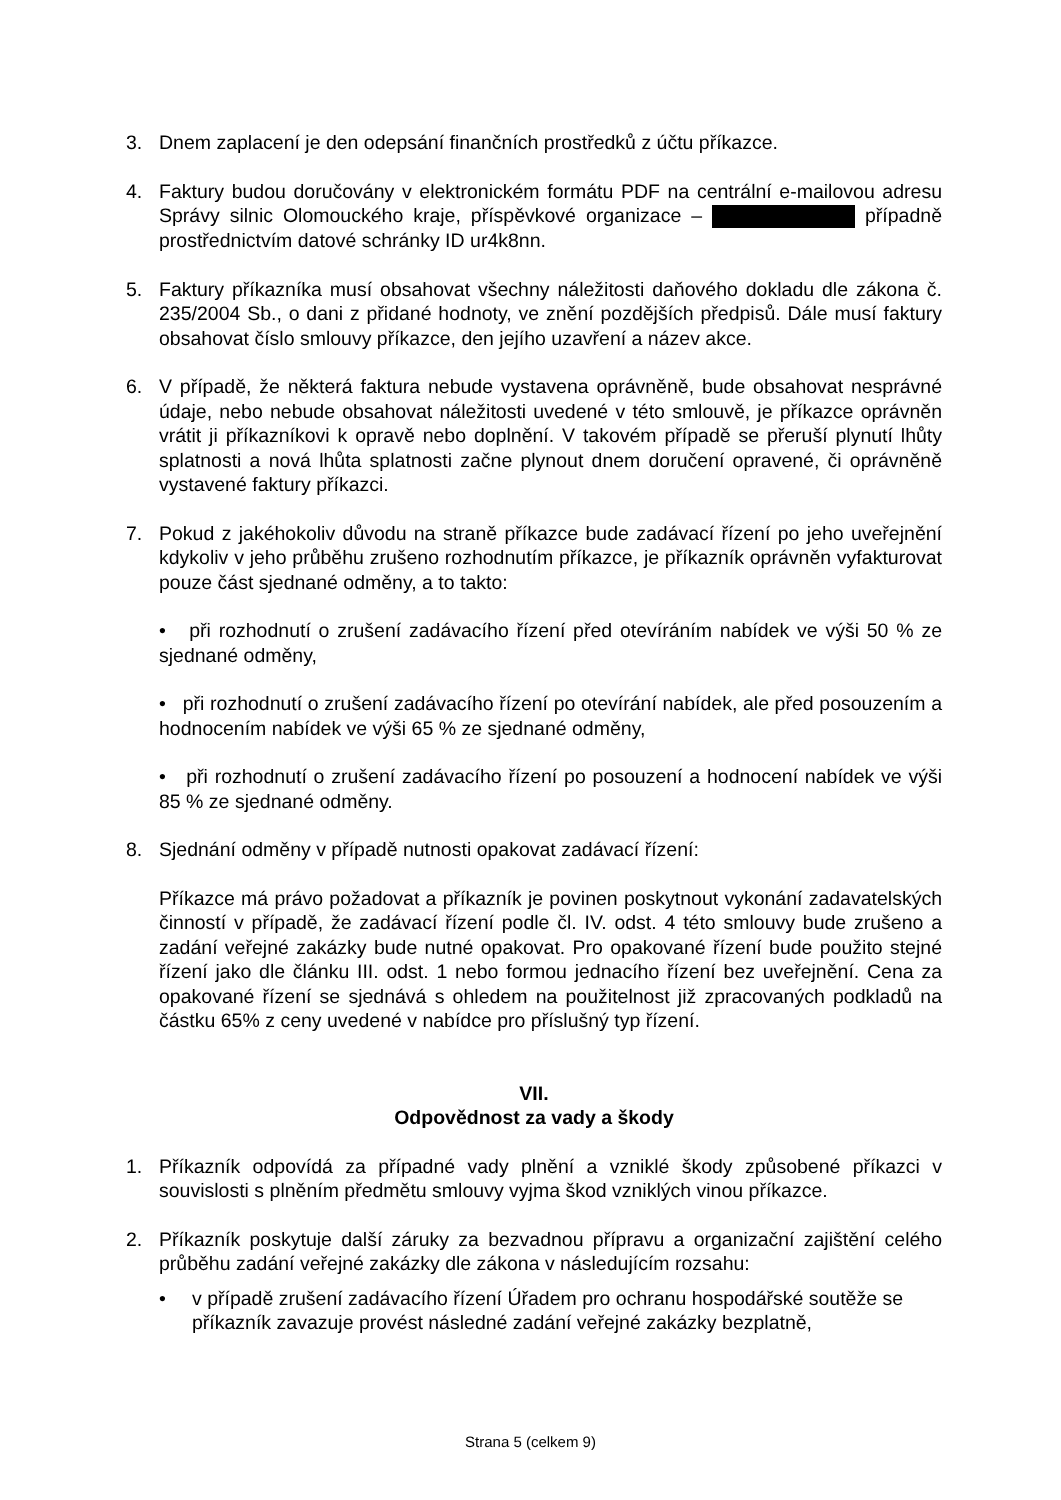3. Dnem zaplacení je den odepsání finančních prostředků z účtu příkazce.
4. Faktury budou doručovány v elektronickém formátu PDF na centrální e-mailovou adresu Správy silnic Olomouckého kraje, příspěvkové organizace – případně prostřednictvím datové schránky ID ur4k8nn.
5. Faktury příkazníka musí obsahovat všechny náležitosti daňového dokladu dle zákona č. 235/2004 Sb., o dani z přidané hodnoty, ve znění pozdějších předpisů. Dále musí faktury obsahovat číslo smlouvy příkazce, den jejího uzavření a název akce.
6. V případě, že některá faktura nebude vystavena oprávněně, bude obsahovat nesprávné údaje, nebo nebude obsahovat náležitosti uvedené v této smlouvě, je příkazce oprávněn vrátit ji příkazníkovi k opravě nebo doplnění. V takovém případě se přeruší plynutí lhůty splatnosti a nová lhůta splatnosti začne plynout dnem doručení opravené, či oprávněně vystavené faktury příkazci.
7. Pokud z jakéhokoliv důvodu na straně příkazce bude zadávací řízení po jeho uveřejnění kdykoliv v jeho průběhu zrušeno rozhodnutím příkazce, je příkazník oprávněn vyfakturovat pouze část sjednané odměny, a to takto:
• při rozhodnutí o zrušení zadávacího řízení před otevíráním nabídek ve výši 50 % ze sjednané odměny,
• při rozhodnutí o zrušení zadávacího řízení po otevírání nabídek, ale před posouzením a hodnocením nabídek ve výši 65 % ze sjednané odměny,
• při rozhodnutí o zrušení zadávacího řízení po posouzení a hodnocení nabídek ve výši 85 % ze sjednané odměny.
8. Sjednání odměny v případě nutnosti opakovat zadávací řízení:
Příkazce má právo požadovat a příkazník je povinen poskytnout vykonání zadavatelských činností v případě, že zadávací řízení podle čl. IV. odst. 4 této smlouvy bude zrušeno a zadání veřejné zakázky bude nutné opakovat. Pro opakované řízení bude použito stejné řízení jako dle článku III. odst. 1 nebo formou jednacího řízení bez uveřejnění. Cena za opakované řízení se sjednává s ohledem na použitelnost již zpracovaných podkladů na částku 65% z ceny uvedené v nabídce pro příslušný typ řízení.
VII.
Odpovědnost za vady a škody
1. Příkazník odpovídá za případné vady plnění a vzniklé škody způsobené příkazci v souvislosti s plněním předmětu smlouvy vyjma škod vzniklých vinou příkazce.
2. Příkazník poskytuje další záruky za bezvadnou přípravu a organizační zajištění celého průběhu zadání veřejné zakázky dle zákona v následujícím rozsahu:
• v případě zrušení zadávacího řízení Úřadem pro ochranu hospodářské soutěže se příkazník zavazuje provést následné zadání veřejné zakázky bezplatně,
Strana 5 (celkem 9)